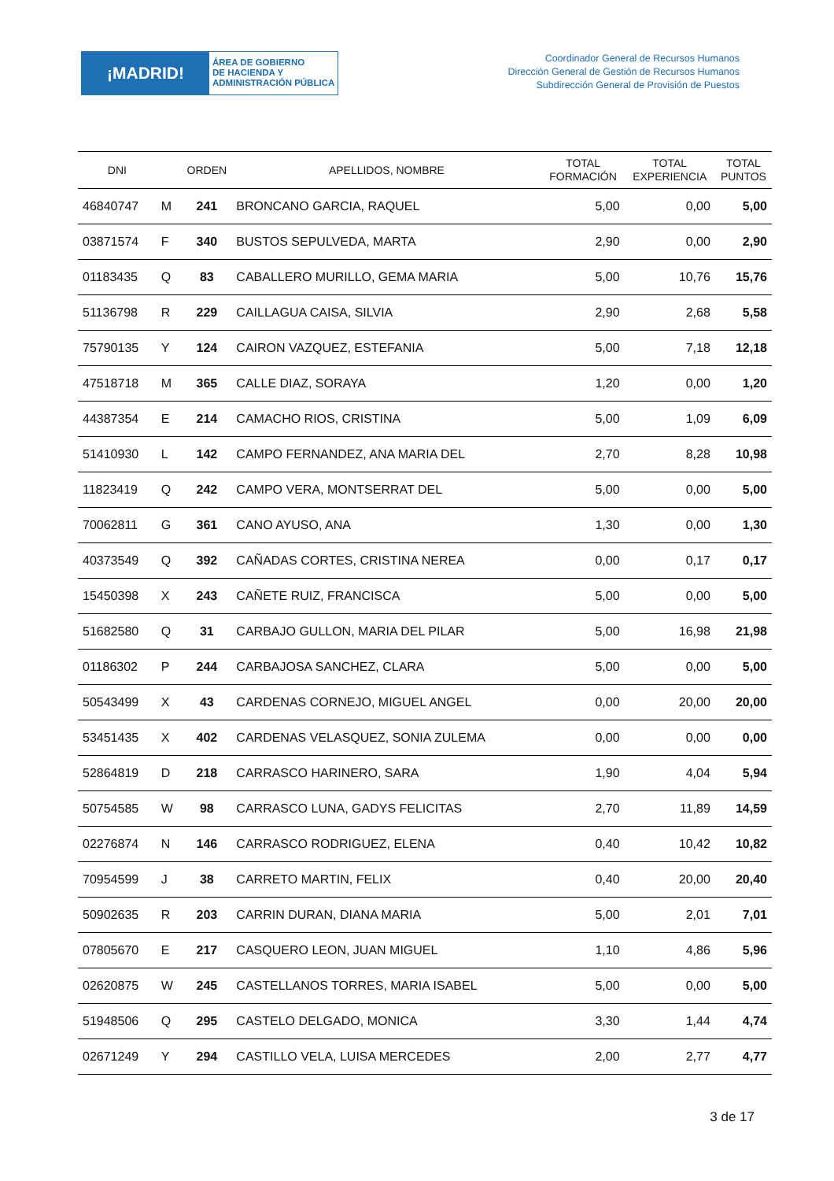¡MADRID!
ÁREA DE GOBIERNO
DE HACIENDA Y
ADMINISTRACIÓN PÚBLICA
Coordinador General de Recursos Humanos
Dirección General de Gestión de Recursos Humanos
Subdirección General de Provisión de Puestos
| DNI | | ORDEN | APELLIDOS, NOMBRE | TOTAL FORMACIÓN | TOTAL EXPERIENCIA | TOTAL PUNTOS |
| --- | --- | --- | --- | --- | --- | --- |
| 46840747 | M | 241 | BRONCANO GARCIA, RAQUEL | 5,00 | 0,00 | 5,00 |
| 03871574 | F | 340 | BUSTOS SEPULVEDA, MARTA | 2,90 | 0,00 | 2,90 |
| 01183435 | Q | 83 | CABALLERO MURILLO, GEMA MARIA | 5,00 | 10,76 | 15,76 |
| 51136798 | R | 229 | CAILLAGUA CAISA, SILVIA | 2,90 | 2,68 | 5,58 |
| 75790135 | Y | 124 | CAIRON VAZQUEZ, ESTEFANIA | 5,00 | 7,18 | 12,18 |
| 47518718 | M | 365 | CALLE DIAZ, SORAYA | 1,20 | 0,00 | 1,20 |
| 44387354 | E | 214 | CAMACHO RIOS, CRISTINA | 5,00 | 1,09 | 6,09 |
| 51410930 | L | 142 | CAMPO FERNANDEZ, ANA MARIA DEL | 2,70 | 8,28 | 10,98 |
| 11823419 | Q | 242 | CAMPO VERA, MONTSERRAT DEL | 5,00 | 0,00 | 5,00 |
| 70062811 | G | 361 | CANO AYUSO, ANA | 1,30 | 0,00 | 1,30 |
| 40373549 | Q | 392 | CAÑADAS CORTES, CRISTINA NEREA | 0,00 | 0,17 | 0,17 |
| 15450398 | X | 243 | CAÑETE RUIZ, FRANCISCA | 5,00 | 0,00 | 5,00 |
| 51682580 | Q | 31 | CARBAJO GULLON, MARIA DEL PILAR | 5,00 | 16,98 | 21,98 |
| 01186302 | P | 244 | CARBAJOSA SANCHEZ, CLARA | 5,00 | 0,00 | 5,00 |
| 50543499 | X | 43 | CARDENAS CORNEJO, MIGUEL ANGEL | 0,00 | 20,00 | 20,00 |
| 53451435 | X | 402 | CARDENAS VELASQUEZ, SONIA ZULEMA | 0,00 | 0,00 | 0,00 |
| 52864819 | D | 218 | CARRASCO HARINERO, SARA | 1,90 | 4,04 | 5,94 |
| 50754585 | W | 98 | CARRASCO LUNA, GADYS FELICITAS | 2,70 | 11,89 | 14,59 |
| 02276874 | N | 146 | CARRASCO RODRIGUEZ, ELENA | 0,40 | 10,42 | 10,82 |
| 70954599 | J | 38 | CARRETO MARTIN, FELIX | 0,40 | 20,00 | 20,40 |
| 50902635 | R | 203 | CARRIN DURAN, DIANA MARIA | 5,00 | 2,01 | 7,01 |
| 07805670 | E | 217 | CASQUERO LEON, JUAN MIGUEL | 1,10 | 4,86 | 5,96 |
| 02620875 | W | 245 | CASTELLANOS TORRES, MARIA ISABEL | 5,00 | 0,00 | 5,00 |
| 51948506 | Q | 295 | CASTELO DELGADO, MONICA | 3,30 | 1,44 | 4,74 |
| 02671249 | Y | 294 | CASTILLO VELA, LUISA MERCEDES | 2,00 | 2,77 | 4,77 |
3 de 17